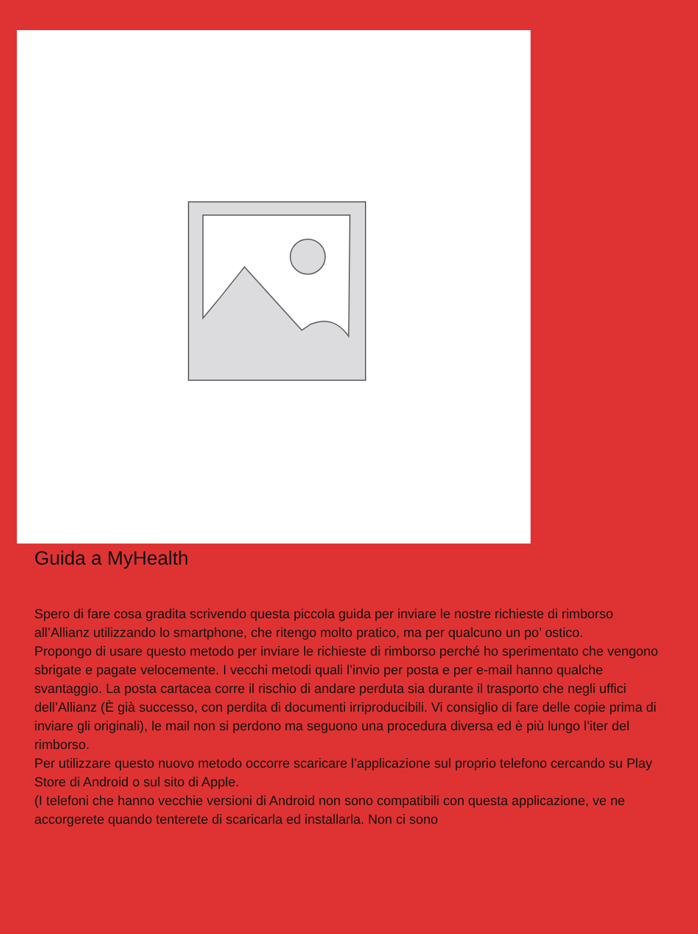Guida a MyHealth
Spero di fare cosa gradita scrivendo questa piccola guida per inviare le nostre richieste di rimborso all’Allianz utilizzando lo smartphone, che ritengo molto pratico, ma per qualcuno un po’ ostico.
Propongo di usare questo metodo per inviare le richieste di rimborso perché ho sperimentato che vengono sbrigate e pagate velocemente. I vecchi metodi quali l’invio per posta e per e-mail hanno qualche svantaggio. La posta cartacea corre il rischio di andare perduta sia durante il trasporto che negli uffici dell’Allianz (È già successo, con perdita di documenti irriproducibili. Vi consiglio di fare delle copie prima di inviare gli originali), le mail non si perdono ma seguono una procedura diversa ed è più lungo l’iter del rimborso.
Per utilizzare questo nuovo metodo occorre scaricare l’applicazione sul proprio telefono cercando su Play Store di Android o sul sito di Apple.
(I telefoni che hanno vecchie versioni di Android non sono compatibili con questa applicazione, ve ne accorgerete quando tenterete di scaricarla ed installarla. Non ci sono